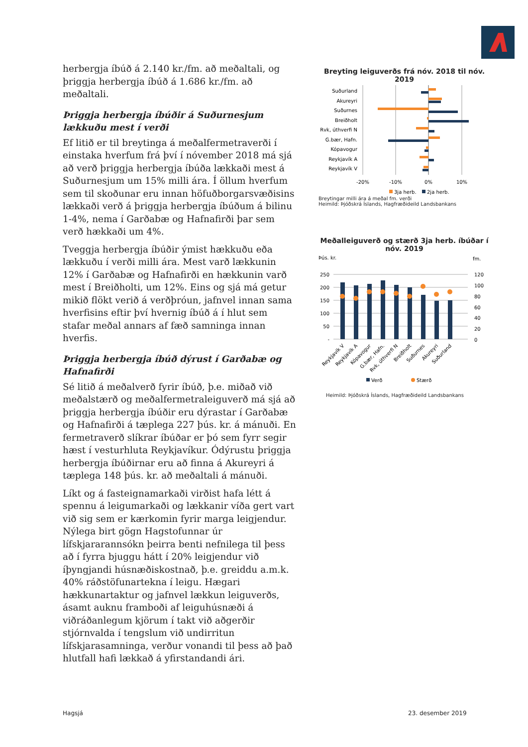herbergja íbúð á 2.140 kr./fm. að meðaltali, og þriggja herbergja íbúð á 1.686 kr./fm. að meðaltali.
Þriggja herbergja íbúðir á Suðurnesjum lækkuðu mest í verði
Ef litið er til breytinga á meðalfermetraverði í einstaka hverfum frá því í nóvember 2018 má sjá að verð þriggja herbergja íbúða lækkaði mest á Suðurnesjum um 15% milli ára. Í öllum hverfum sem til skoðunar eru innan höfuðborgarsvæðisins lækkaði verð á þriggja herbergja íbúðum á bilinu 1-4%, nema í Garðabæ og Hafnafirði þar sem verð hækkaði um 4%.
Tveggja herbergja íbúðir ýmist hækkuðu eða lækkuðu í verði milli ára. Mest varð lækkunin 12% í Garðabæ og Hafnafirði en hækkunin varð mest í Breiðholti, um 12%. Eins og sjá má getur mikið flökt verið á verðþróun, jafnvel innan sama hverfisins eftir því hvernig íbúð á í hlut sem stafar meðal annars af fæð samninga innan hverfis.
Þriggja herbergja íbúð dýrust í Garðabæ og Hafnafirði
Sé litið á meðalverð fyrir íbúð, þ.e. miðað við meðalstærð og meðalfermetraleiguverð má sjá að þriggja herbergja íbúðir eru dýrastar í Garðabæ og Hafnafirði á tæplega 227 þús. kr. á mánuði. En fermetraverð slíkrar íbúðar er þó sem fyrr segir hæst í vesturhluta Reykjavíkur. Ódýrustu þriggja herbergja íbúðirnar eru að finna á Akureyri á tæplega 148 þús. kr. að meðaltali á mánuði.
Líkt og á fasteignamarkaði virðist hafa létt á spennu á leigumarkaði og lækkanir víða gert vart við sig sem er kærkomin fyrir marga leigjendur. Nýlega birt gögn Hagstofunnar úr lífskjararannsókn þeirra benti nefnilega til þess að í fyrra bjuggu hátt í 20% leigjendur við íþyngjandi húsnæðiskostnað, þ.e. greiddu a.m.k. 40% ráðstöfunartekna í leigu. Hægari hækkunartaktur og jafnvel lækkun leiguverðs, ásamt auknu framboði af leiguhúsnæði á viðráðanlegum kjörum í takt við aðgerðir stjórnvalda í tengslum við undirritun lífskjarasamninga, verður vonandi til þess að það hlutfall hafi lækkað á yfirstandandi ári.
Breyting leiguverðs frá nóv. 2018 til nóv. 2019
Suðurland
Akureyri
Suðurnes
Breiðholt
Rvk, úthverfi N
G.bær, Hafn.
Kópavogur
Reykjavík A
Reykjavík V
-20%
-10%
0%
10%
3ja herb.
2ja herb.
Breytingar milli ára á meðal fm. verði
Heimild: Þjóðskrá Íslands, Hagfræðideild Landsbankans
Meðalleiguverð og stærð 3ja herb. íbúðar í nóv. 2019
Þús. kr.
fm.
250
200
150
100
50
-
120
100
80
60
40
20
0
Reykjavík V
Reykjavík A
Kópavogur
G.bær, Hafn.
Rvk, úthverfi N
Breiðholt
Suðurnes
Akureyri
Suðurland
Verð
Stærð
Heimild: Þjóðskrá Íslands, Hagfræðideild Landsbankans
Hagsjá 23. desember 2019